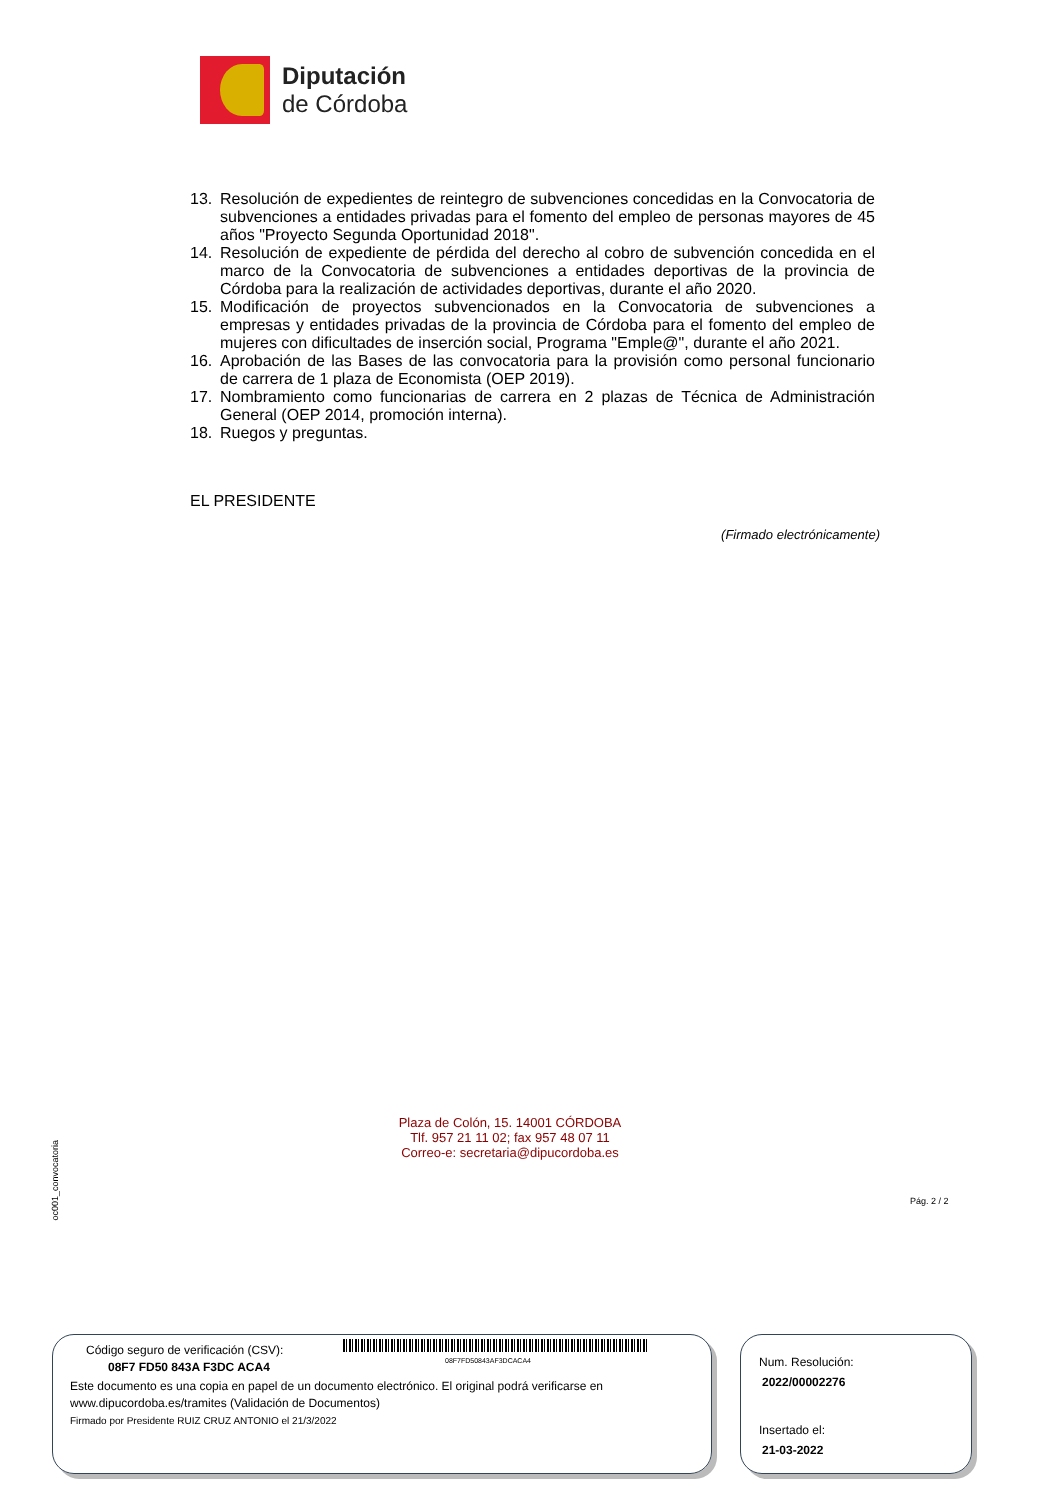Diputación
de Córdoba
13. Resolución de expedientes de reintegro de subvenciones concedidas en la Convocatoria de subvenciones a entidades privadas para el fomento del empleo de personas mayores de 45 años "Proyecto Segunda Oportunidad 2018".
14. Resolución de expediente de pérdida del derecho al cobro de subvención concedida en el marco de la Convocatoria de subvenciones a entidades deportivas de la provincia de Córdoba para la realización de actividades deportivas, durante el año 2020.
15. Modificación de proyectos subvencionados en la Convocatoria de subvenciones a empresas y entidades privadas de la provincia de Córdoba para el fomento del empleo de mujeres con dificultades de inserción social, Programa "Emple@", durante el año 2021.
16. Aprobación de las Bases de las convocatoria para la provisión como personal funcionario de carrera de 1 plaza de Economista (OEP 2019).
17. Nombramiento como funcionarias de carrera en 2 plazas de Técnica de Administración General (OEP 2014, promoción interna).
18. Ruegos y preguntas.
EL PRESIDENTE
(Firmado electrónicamente)
oc001_convocatoria
Plaza de Colón, 15. 14001 CÓRDOBA
Tlf. 957 21 11 02; fax 957 48 07 11
Correo-e: secretaria@dipucordoba.es
Pág. 2 / 2
Código seguro de verificación (CSV):
08F7FD50843AF3DCACA4
08F7 FD50 843A F3DC ACA4
Este documento es una copia en papel de un documento electrónico. El original podrá verificarse en
www.dipucordoba.es/tramites (Validación de Documentos)
Firmado por Presidente RUIZ CRUZ ANTONIO el 21/3/2022
Num. Resolución:
2022/00002276
Insertado el:
21-03-2022